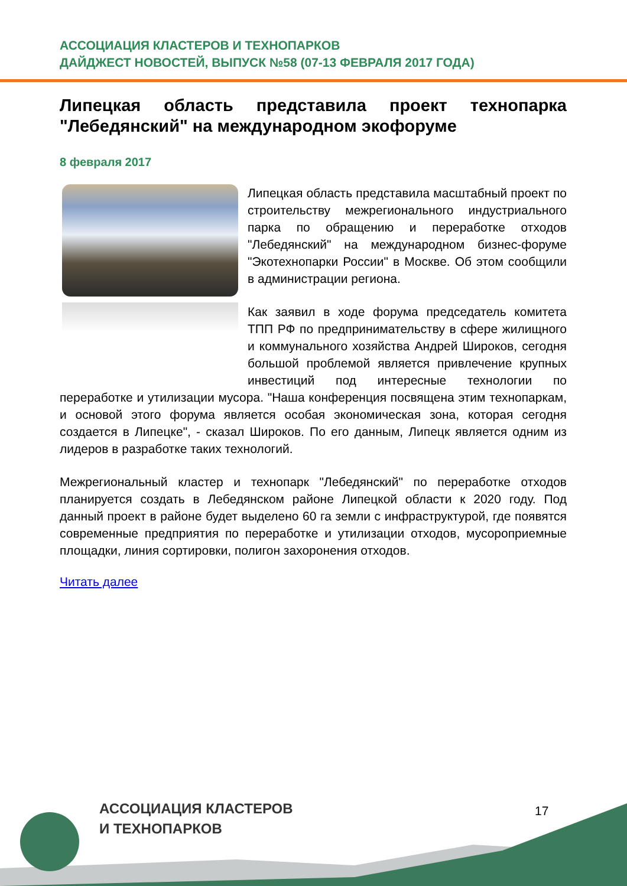АССОЦИАЦИЯ КЛАСТЕРОВ И ТЕХНОПАРКОВ
ДАЙДЖЕСТ НОВОСТЕЙ, ВЫПУСК №58 (07-13 ФЕВРАЛЯ 2017 ГОДА)
Липецкая область представила проект технопарка "Лебедянский" на международном экофоруме
8 февраля 2017
Липецкая область представила масштабный проект по строительству межрегионального индустриального парка по обращению и переработке отходов "Лебедянский" на международном бизнес-форуме "Экотехнопарки России" в Москве. Об этом сообщили в администрации региона.
Как заявил в ходе форума председатель комитета ТПП РФ по предпринимательству в сфере жилищного и коммунального хозяйства Андрей Широков, сегодня большой проблемой является привлечение крупных инвестиций под интересные технологии по переработке и утилизации мусора. "Наша конференция посвящена этим технопаркам, и основой этого форума является особая экономическая зона, которая сегодня создается в Липецке", - сказал Широков. По его данным, Липецк является одним из лидеров в разработке таких технологий.
Межрегиональный кластер и технопарк "Лебедянский" по переработке отходов планируется создать в Лебедянском районе Липецкой области к 2020 году. Под данный проект в районе будет выделено 60 га земли с инфраструктурой, где появятся современные предприятия по переработке и утилизации отходов, мусороприемные площадки, линия сортировки, полигон захоронения отходов.
Читать далее
АССОЦИАЦИЯ КЛАСТЕРОВ
И ТЕХНОПАРКОВ
17